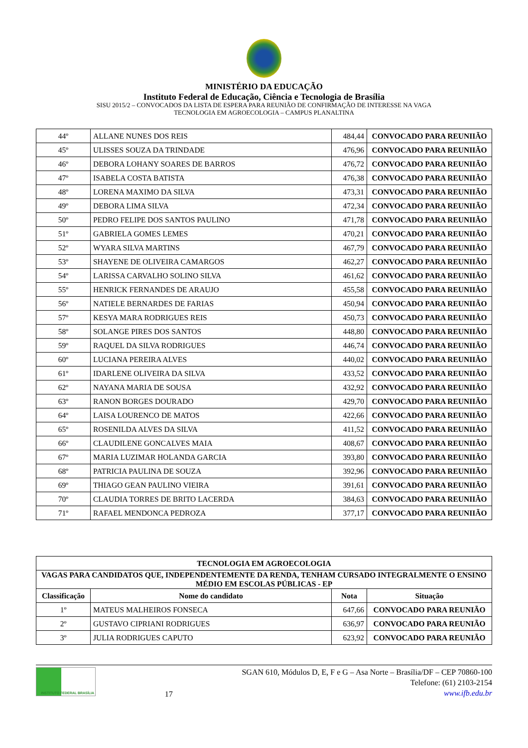MINISTÉRIO DA EDUCAÇÃO
Instituto Federal de Educação, Ciência e Tecnologia de Brasília
SISU 2015/2 – CONVOCADOS DA LISTA DE ESPERA PARA REUNIÃO DE CONFIRMAÇÃO DE INTERESSE NA VAGA
TECNOLOGIA EM AGROECOLOGIA – CAMPUS PLANALTINA
| 44º | ALLANE NUNES DOS REIS | 484,44 | CONVOCADO PARA REUNIIÃO |
| 45º | ULISSES SOUZA DA TRINDADE | 476,96 | CONVOCADO PARA REUNIIÃO |
| 46º | DEBORA LOHANY SOARES DE BARROS | 476,72 | CONVOCADO PARA REUNIIÃO |
| 47º | ISABELA COSTA BATISTA | 476,38 | CONVOCADO PARA REUNIIÃO |
| 48º | LORENA MAXIMO DA SILVA | 473,31 | CONVOCADO PARA REUNIIÃO |
| 49º | DEBORA LIMA SILVA | 472,34 | CONVOCADO PARA REUNIIÃO |
| 50º | PEDRO FELIPE DOS SANTOS PAULINO | 471,78 | CONVOCADO PARA REUNIIÃO |
| 51º | GABRIELA GOMES LEMES | 470,21 | CONVOCADO PARA REUNIIÃO |
| 52º | WYARA SILVA MARTINS | 467,79 | CONVOCADO PARA REUNIIÃO |
| 53º | SHAYENE DE OLIVEIRA CAMARGOS | 462,27 | CONVOCADO PARA REUNIIÃO |
| 54º | LARISSA CARVALHO SOLINO SILVA | 461,62 | CONVOCADO PARA REUNIIÃO |
| 55º | HENRICK FERNANDES DE ARAUJO | 455,58 | CONVOCADO PARA REUNIIÃO |
| 56º | NATIELE BERNARDES DE FARIAS | 450,94 | CONVOCADO PARA REUNIIÃO |
| 57º | KESYA MARA RODRIGUES REIS | 450,73 | CONVOCADO PARA REUNIIÃO |
| 58º | SOLANGE PIRES DOS SANTOS | 448,80 | CONVOCADO PARA REUNIIÃO |
| 59º | RAQUEL DA SILVA RODRIGUES | 446,74 | CONVOCADO PARA REUNIIÃO |
| 60º | LUCIANA PEREIRA ALVES | 440,02 | CONVOCADO PARA REUNIIÃO |
| 61º | IDARLENE OLIVEIRA DA SILVA | 433,52 | CONVOCADO PARA REUNIIÃO |
| 62º | NAYANA MARIA DE SOUSA | 432,92 | CONVOCADO PARA REUNIIÃO |
| 63º | RANON BORGES DOURADO | 429,70 | CONVOCADO PARA REUNIIÃO |
| 64º | LAISA LOURENCO DE MATOS | 422,66 | CONVOCADO PARA REUNIIÃO |
| 65º | ROSENILDA ALVES DA SILVA | 411,52 | CONVOCADO PARA REUNIIÃO |
| 66º | CLAUDILENE GONCALVES MAIA | 408,67 | CONVOCADO PARA REUNIIÃO |
| 67º | MARIA LUZIMAR HOLANDA GARCIA | 393,80 | CONVOCADO PARA REUNIIÃO |
| 68º | PATRICIA PAULINA DE SOUZA | 392,96 | CONVOCADO PARA REUNIIÃO |
| 69º | THIAGO GEAN PAULINO VIEIRA | 391,61 | CONVOCADO PARA REUNIIÃO |
| 70º | CLAUDIA TORRES DE BRITO LACERDA | 384,63 | CONVOCADO PARA REUNIIÃO |
| 71º | RAFAEL MENDONCA PEDROZA | 377,17 | CONVOCADO PARA REUNIIÃO |
| TECNOLOGIA EM AGROECOLOGIA | | | |
| --- | --- | --- | --- |
| VAGAS PARA CANDIDATOS QUE, INDEPENDENTEMENTE DA RENDA, TENHAM CURSADO INTEGRALMENTE O ENSINO MÉDIO EM ESCOLAS PÚBLICAS - EP | | | |
| Classificação | Nome do candidato | Nota | Situação |
| 1º | MATEUS MALHEIROS FONSECA | 647,66 | CONVOCADO PARA REUNIÃO |
| 2º | GUSTAVO CIPRIANI RODRIGUES | 636,97 | CONVOCADO PARA REUNIÃO |
| 3º | JULIA RODRIGUES CAPUTO | 623,92 | CONVOCADO PARA REUNIÃO |
INSTITUTO FEDERAL BRASÍLIA
17
SGAN 610, Módulos D, E, F e G – Asa Norte – Brasília/DF – CEP 70860-100
Telefone: (61) 2103-2154
www.ifb.edu.br